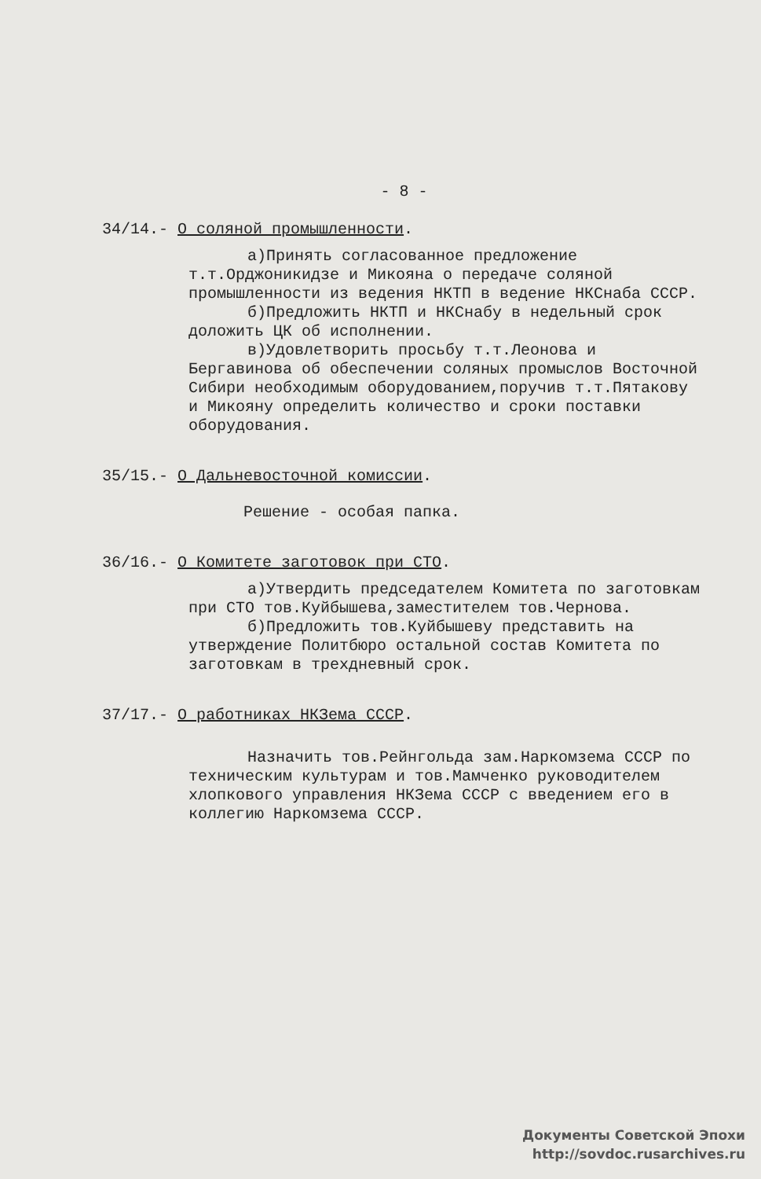- 8 -
34/14.- О соляной промышленности.
а)Принять согласованное предложение т.т.Орджоникидзе и Микояна о передаче соляной промышленности из ведения НКТП в ведение НКСнаба СССР.
б)Предложить НКТП и НКСнабу в недельный срок доложить ЦК об исполнении.
в)Удовлетворить просьбу т.т.Леонова и Бергавинова об обеспечении соляных промыслов Восточной Сибири необходимым оборудованием,поручив т.т.Пятакову и Микояну определить количество и сроки поставки оборудования.
35/15.- О Дальневосточной комиссии.
Решение - особая папка.
36/16.- О Комитете заготовок при СТО.
а)Утвердить председателем Комитета по заготовкам при СТО тов.Куйбышева,заместителем тов.Чернова.
б)Предложить тов.Куйбышеву представить на утверждение Политбюро остальной состав Комитета по заготовкам в трехдневный срок.
37/17.- О работниках НКЗема СССР.
Назначить тов.Рейнгольда зам.Наркомзема СССР по техническим культурам и тов.Мамченко руководителем хлопкового управления НКЗема СССР с введением его в коллегию Наркомзема СССР.
Документы Советской Эпохи
http://sovdoc.rusarchives.ru